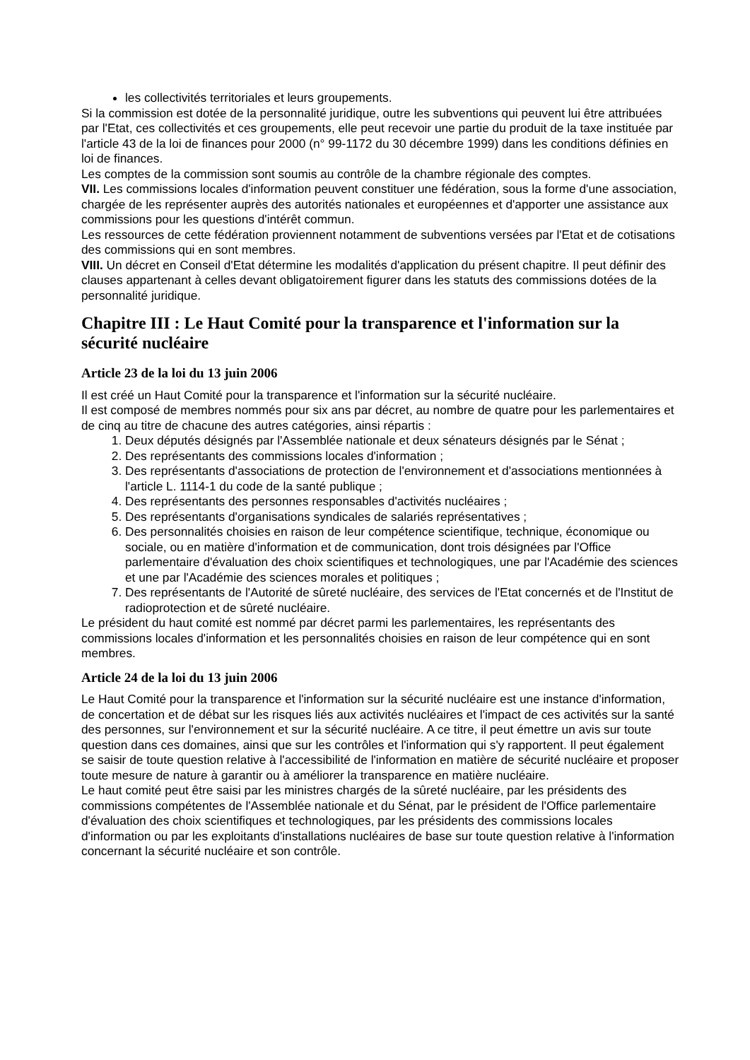les collectivités territoriales et leurs groupements.
Si la commission est dotée de la personnalité juridique, outre les subventions qui peuvent lui être attribuées par l'Etat, ces collectivités et ces groupements, elle peut recevoir une partie du produit de la taxe instituée par l'article 43 de la loi de finances pour 2000 (n° 99-1172 du 30 décembre 1999) dans les conditions définies en loi de finances.
Les comptes de la commission sont soumis au contrôle de la chambre régionale des comptes.
VII. Les commissions locales d'information peuvent constituer une fédération, sous la forme d'une association, chargée de les représenter auprès des autorités nationales et européennes et d'apporter une assistance aux commissions pour les questions d'intérêt commun.
Les ressources de cette fédération proviennent notamment de subventions versées par l'Etat et de cotisations des commissions qui en sont membres.
VIII. Un décret en Conseil d'Etat détermine les modalités d'application du présent chapitre. Il peut définir des clauses appartenant à celles devant obligatoirement figurer dans les statuts des commissions dotées de la personnalité juridique.
Chapitre III : Le Haut Comité pour la transparence et l'information sur la sécurité nucléaire
Article 23 de la loi du 13 juin 2006
Il est créé un Haut Comité pour la transparence et l'information sur la sécurité nucléaire.
Il est composé de membres nommés pour six ans par décret, au nombre de quatre pour les parlementaires et de cinq au titre de chacune des autres catégories, ainsi répartis :
1. Deux députés désignés par l'Assemblée nationale et deux sénateurs désignés par le Sénat ;
2. Des représentants des commissions locales d'information ;
3. Des représentants d'associations de protection de l'environnement et d'associations mentionnées à l'article L. 1114-1 du code de la santé publique ;
4. Des représentants des personnes responsables d'activités nucléaires ;
5. Des représentants d'organisations syndicales de salariés représentatives ;
6. Des personnalités choisies en raison de leur compétence scientifique, technique, économique ou sociale, ou en matière d'information et de communication, dont trois désignées par l'Office parlementaire d'évaluation des choix scientifiques et technologiques, une par l'Académie des sciences et une par l'Académie des sciences morales et politiques ;
7. Des représentants de l'Autorité de sûreté nucléaire, des services de l'Etat concernés et de l'Institut de radioprotection et de sûreté nucléaire.
Le président du haut comité est nommé par décret parmi les parlementaires, les représentants des commissions locales d'information et les personnalités choisies en raison de leur compétence qui en sont membres.
Article 24 de la loi du 13 juin 2006
Le Haut Comité pour la transparence et l'information sur la sécurité nucléaire est une instance d'information, de concertation et de débat sur les risques liés aux activités nucléaires et l'impact de ces activités sur la santé des personnes, sur l'environnement et sur la sécurité nucléaire. A ce titre, il peut émettre un avis sur toute question dans ces domaines, ainsi que sur les contrôles et l'information qui s'y rapportent. Il peut également se saisir de toute question relative à l'accessibilité de l'information en matière de sécurité nucléaire et proposer toute mesure de nature à garantir ou à améliorer la transparence en matière nucléaire.
Le haut comité peut être saisi par les ministres chargés de la sûreté nucléaire, par les présidents des commissions compétentes de l'Assemblée nationale et du Sénat, par le président de l'Office parlementaire d'évaluation des choix scientifiques et technologiques, par les présidents des commissions locales d'information ou par les exploitants d'installations nucléaires de base sur toute question relative à l'information concernant la sécurité nucléaire et son contrôle.